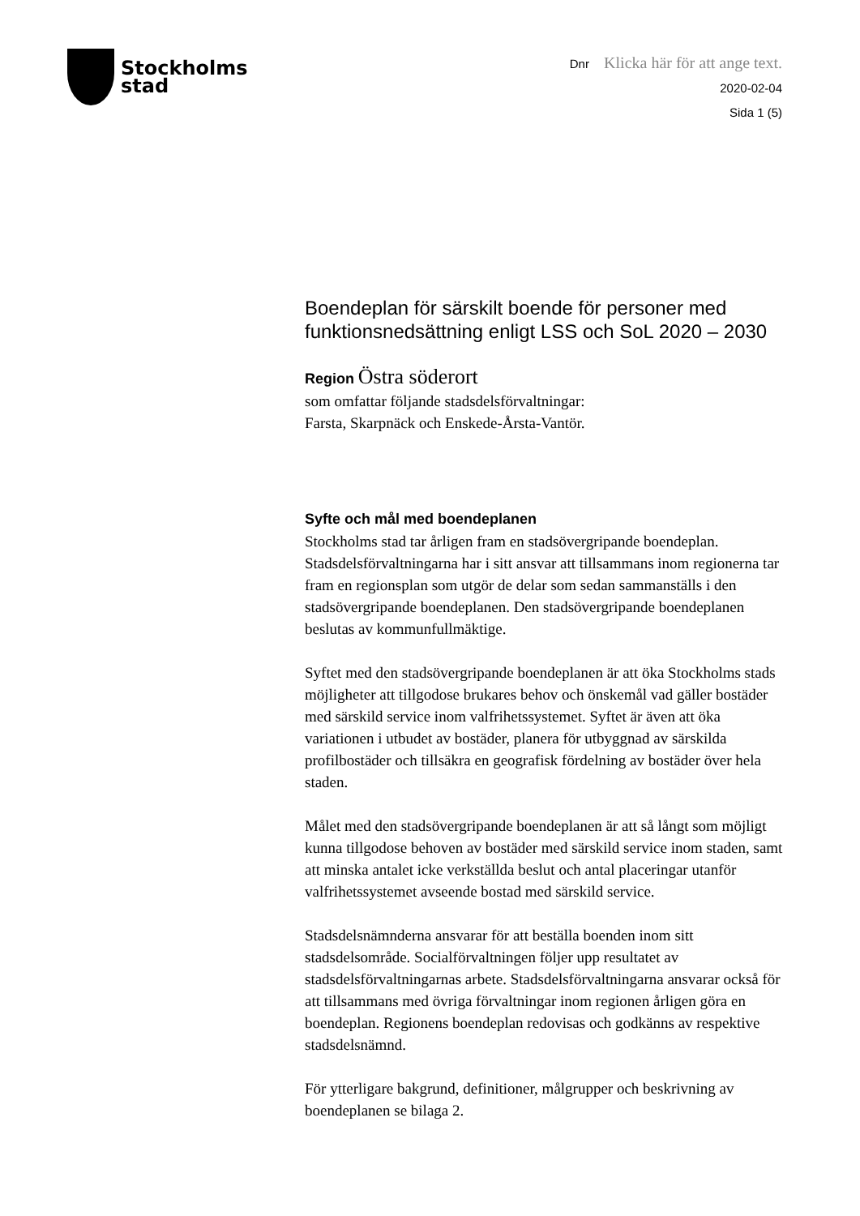Stockholms
stad
Dnr Klicka här för att ange text.
2020-02-04
Sida 1 (5)
Boendeplan för särskilt boende för personer med funktionsnedsättning enligt LSS och SoL 2020 – 2030
Region Östra söderort
som omfattar följande stadsdelsförvaltningar:
Farsta, Skarpnäck och Enskede-Årsta-Vantör.
Syfte och mål med boendeplanen
Stockholms stad tar årligen fram en stadsövergripande boendeplan. Stadsdelsförvaltningarna har i sitt ansvar att tillsammans inom regionerna tar fram en regionsplan som utgör de delar som sedan sammanställs i den stadsövergripande boendeplanen. Den stadsövergripande boendeplanen beslutas av kommunfullmäktige.
Syftet med den stadsövergripande boendeplanen är att öka Stockholms stads möjligheter att tillgodose brukares behov och önskemål vad gäller bostäder med särskild service inom valfrihetssystemet. Syftet är även att öka variationen i utbudet av bostäder, planera för utbyggnad av särskilda profilbostäder och tillsäkra en geografisk fördelning av bostäder över hela staden.
Målet med den stadsövergripande boendeplanen är att så långt som möjligt kunna tillgodose behoven av bostäder med särskild service inom staden, samt att minska antalet icke verkställda beslut och antal placeringar utanför valfrihetssystemet avseende bostad med särskild service.
Stadsdelsnämnderna ansvarar för att beställa boenden inom sitt stadsdelsområde. Socialförvaltningen följer upp resultatet av stadsdelsförvaltningarnas arbete. Stadsdelsförvaltningarna ansvarar också för att tillsammans med övriga förvaltningar inom regionen årligen göra en boendeplan. Regionens boendeplan redovisas och godkänns av respektive stadsdelsnämnd.
För ytterligare bakgrund, definitioner, målgrupper och beskrivning av boendeplanen se bilaga 2.